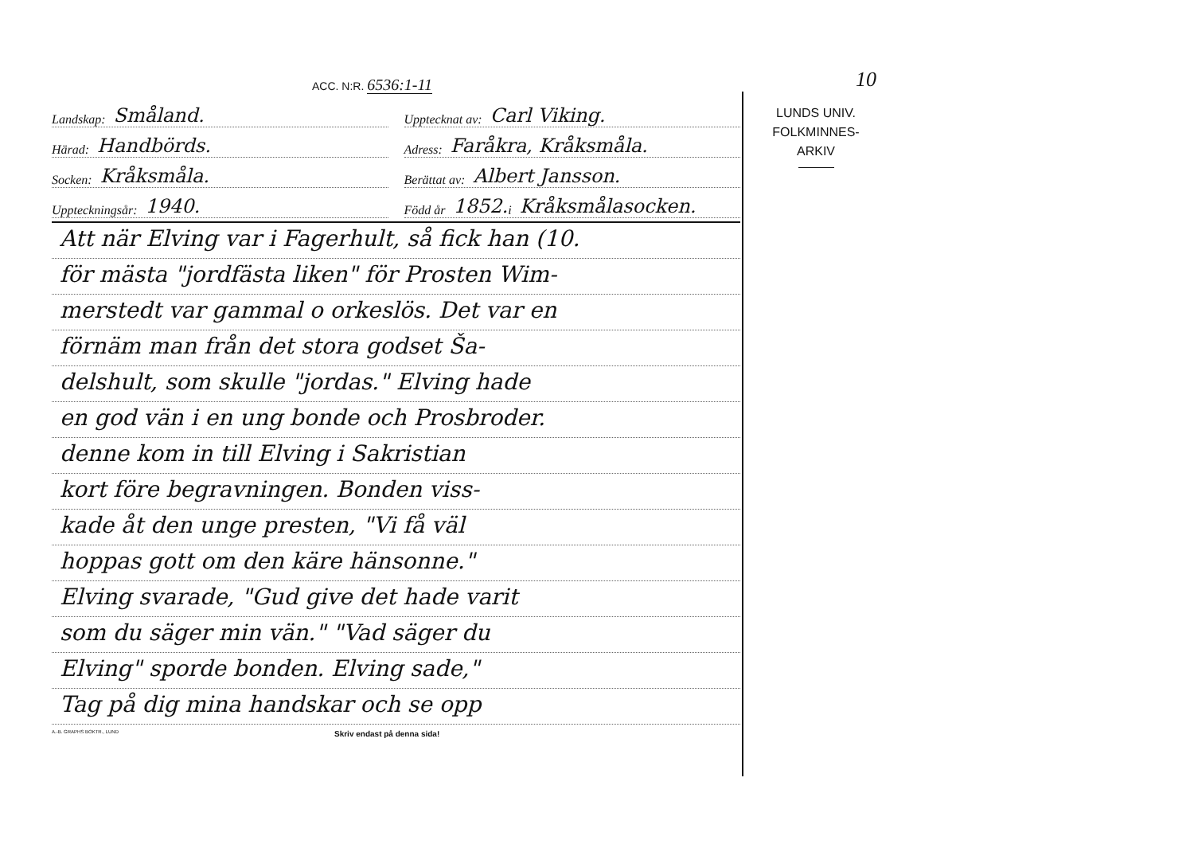10
ACC. N:R. 6536:1-11
Landskap: Småland.
Upptecknat av: Carl Viking.
Härad: Handbörds.
Adress: Faråkra, Kråksmåla.
Socken: Kråksmåla.
Berättat av: Albert Jansson.
Uppteckningsår: 1940.
Född år 1852. i Kråksmålasocken.
Att när Elving var i Fagerhult, så fick han (10.
för mästa "jordfästa liken" för Prosten Wim-
merstedt var gammal o orkeslös. Det var en
förnäm man från det stora godset Ša-
delshult, som skulle "jordas." Elving hade
en god vän i en ung bonde och Prosbroder.
denne kom in till Elving i Sakristian
kort före begravningen. Bonden viss-
kade åt den unge presten, "Vi få väl
hoppas gott om den käre hänsonne."
Elving svarade, "Gud give det hade varit
som du säger min vän." "Vad säger du
Elving" sporde bonden. Elving sade,"
Tag på dig mina handskar och se opp
A.-B. GRAPHS BOKTR., LUND Skriv endast på denna sida!
LUNDS UNIV.
FOLKMINNES-
ARKIV